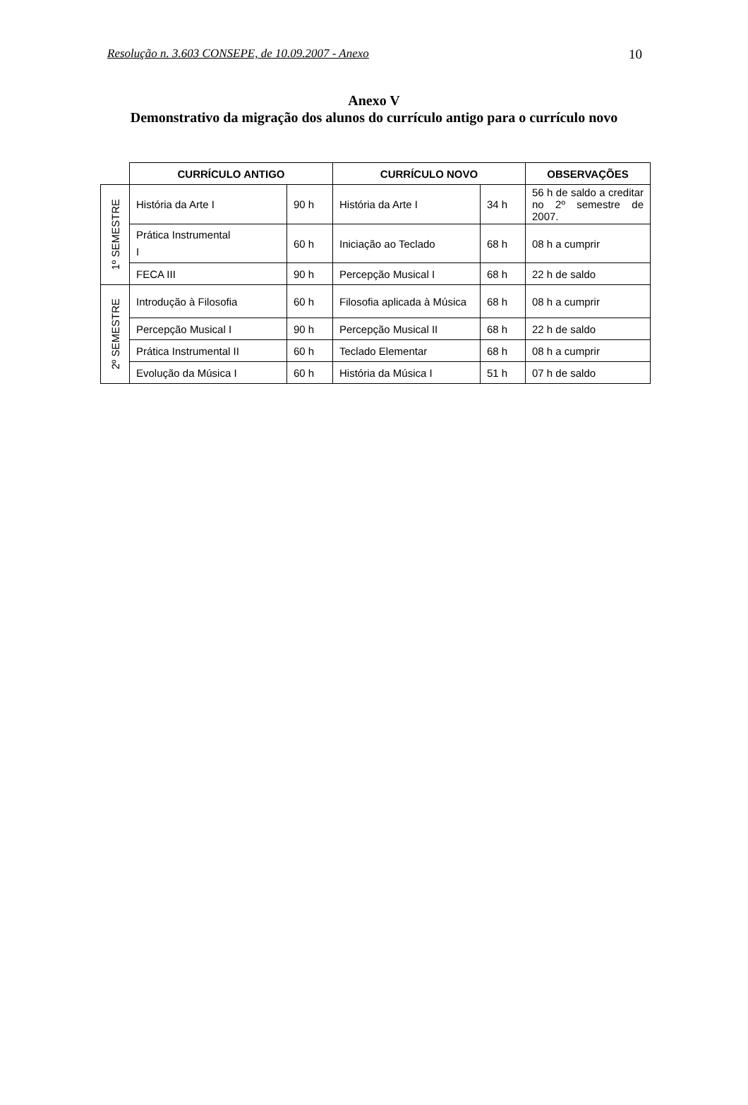Resolução n. 3.603 CONSEPE, de 10.09.2007 - Anexo 10
Anexo V
Demonstrativo da migração dos alunos do currículo antigo para o currículo novo
| | CURRÍCULO ANTIGO | | CURRÍCULO NOVO | | OBSERVAÇÕES |
| --- | --- | --- | --- | --- | --- |
| 1º SEMESTRE | História da Arte I | 90 h | História da Arte I | 34 h | 56 h de saldo a creditar no 2º semestre de 2007. |
| | Prática Instrumental I | 60 h | Iniciação ao Teclado | 68 h | 08 h a cumprir |
| | FECA III | 90 h | Percepção Musical I | 68 h | 22 h de saldo |
| 2º SEMESTRE | Introdução à Filosofia | 60 h | Filosofia aplicada à Música | 68 h | 08 h a cumprir |
| | Percepção Musical I | 90 h | Percepção Musical II | 68 h | 22 h de saldo |
| | Prática Instrumental II | 60 h | Teclado Elementar | 68 h | 08 h a cumprir |
| | Evolução da Música I | 60 h | História da Música I | 51 h | 07 h de saldo |